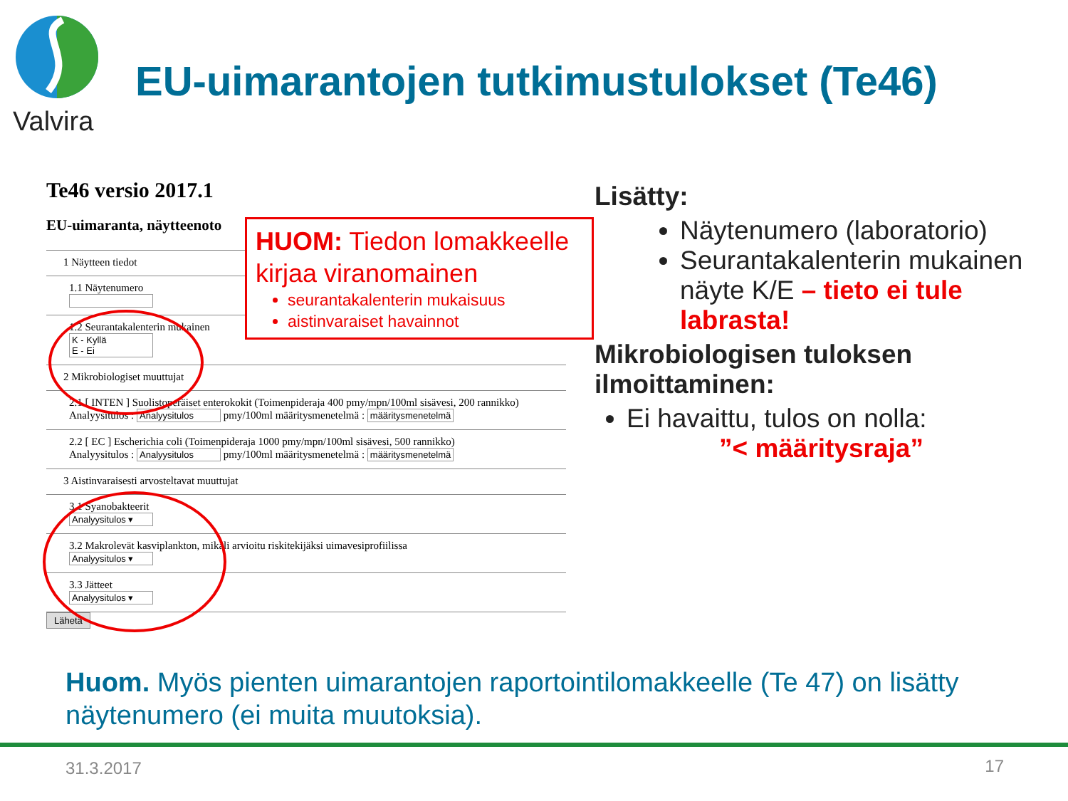Valvira
EU-uimarantojen tutkimustulokset (Te46)
Te46 versio 2017.1
EU-uimaranta, näytteenoto
1 Näytteen tiedot
1.1 Näytenumero
1.2 Seurantakalenterin mukainen
K - Kyllä
E - Ei
2 Mikrobiologiset muuttujat
2.1 [ INTEN ] Suolistoperäiset enterokokit (Toimenpideraja 400 pmy/mpn/100ml sisävesi, 200 rannikko)
Analyysitulos : Analyysitulos pmy/100ml määritysmenetelmä : määritysmenetelmä
2.2 [ EC ] Escherichia coli (Toimenpideraja 1000 pmy/mpn/100ml sisävesi, 500 rannikko)
Analyysitulos : Analyysitulos pmy/100ml määritysmenetelmä : määritysmenetelmä
3 Aistinvaraisesti arvosteltavat muuttujat
3.1 Syanobakteerit
Analyysitulos ▾
3.2 Makrolevät kasviplankton, mikäli arvioitu riskitekijäksi uimavesiprofiilissa
Analyysitulos ▾
3.3 Jätteet
Analyysitulos ▾
Lähetä
HUOM: Tiedon lomakkeelle kirjaa viranomainen
seurantakalenterin mukaisuus
aistinvaraiset havainnot
Lisätty:
Näytenumero (laboratorio)
Seurantakalenterin mukainen näyte K/E – tieto ei tule labrasta!
Mikrobiologisen tuloksen ilmoittaminen:
Ei havaittu, tulos on nolla:
”< määritysraja”
Huom. Myös pienten uimarantojen raportointilomakkeelle (Te 47) on lisätty näytenumero (ei muita muutoksia).
31.3.2017 17